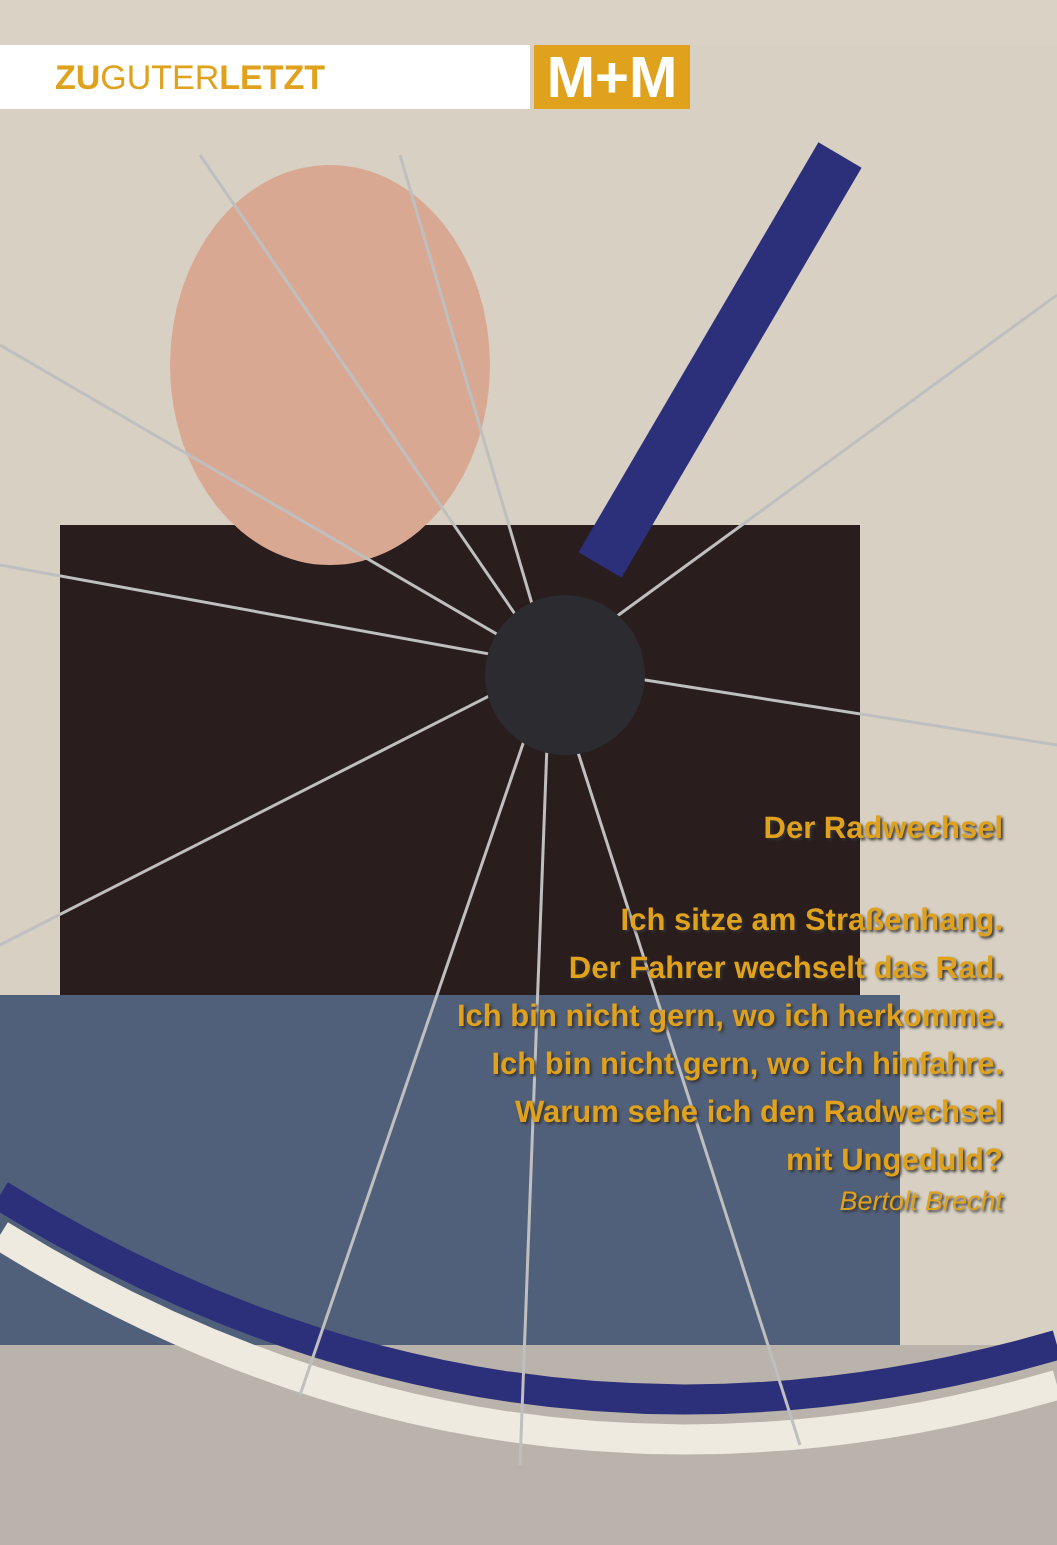ZUGUTERLETZT
M+M
Der Radwechsel
Ich sitze am Straßenhang.
Der Fahrer wechselt das Rad.
Ich bin nicht gern, wo ich herkomme.
Ich bin nicht gern, wo ich hinfahre.
Warum sehe ich den Radwechsel
mit Ungeduld?
Bertolt Brecht